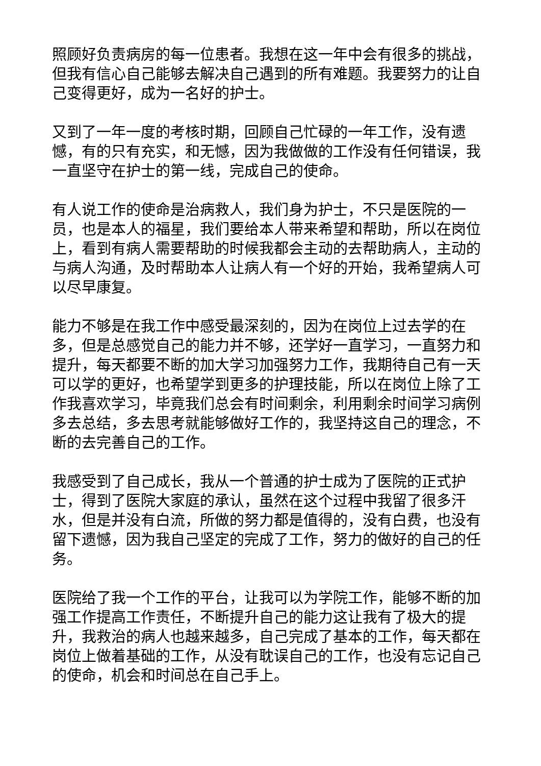照顾好负责病房的每一位患者。我想在这一年中会有很多的挑战，但我有信心自己能够去解决自己遇到的所有难题。我要努力的让自己变得更好，成为一名好的护士。
又到了一年一度的考核时期，回顾自己忙碌的一年工作，没有遗憾，有的只有充实，和无憾，因为我做做的工作没有任何错误，我一直坚守在护士的第一线，完成自己的使命。
有人说工作的使命是治病救人，我们身为护士，不只是医院的一员，也是本人的福星，我们要给本人带来希望和帮助，所以在岗位上，看到有病人需要帮助的时候我都会主动的去帮助病人，主动的与病人沟通，及时帮助本人让病人有一个好的开始，我希望病人可以尽早康复。
能力不够是在我工作中感受最深刻的，因为在岗位上过去学的在多，但是总感觉自己的能力并不够，还学好一直学习，一直努力和提升，每天都要不断的加大学习加强努力工作，我期待自己有一天可以学的更好，也希望学到更多的护理技能，所以在岗位上除了工作我喜欢学习，毕竟我们总会有时间剩余，利用剩余时间学习病例多去总结，多去思考就能够做好工作的，我坚持这自己的理念，不断的去完善自己的工作。
我感受到了自己成长，我从一个普通的护士成为了医院的正式护士，得到了医院大家庭的承认，虽然在这个过程中我留了很多汗水，但是并没有白流，所做的努力都是值得的，没有白费，也没有留下遗憾，因为我自己坚定的完成了工作，努力的做好的自己的任务。
医院给了我一个工作的平台，让我可以为学院工作，能够不断的加强工作提高工作责任，不断提升自己的能力这让我有了极大的提升，我救治的病人也越来越多，自己完成了基本的工作，每天都在岗位上做着基础的工作，从没有耽误自己的工作，也没有忘记自己的使命，机会和时间总在自己手上。